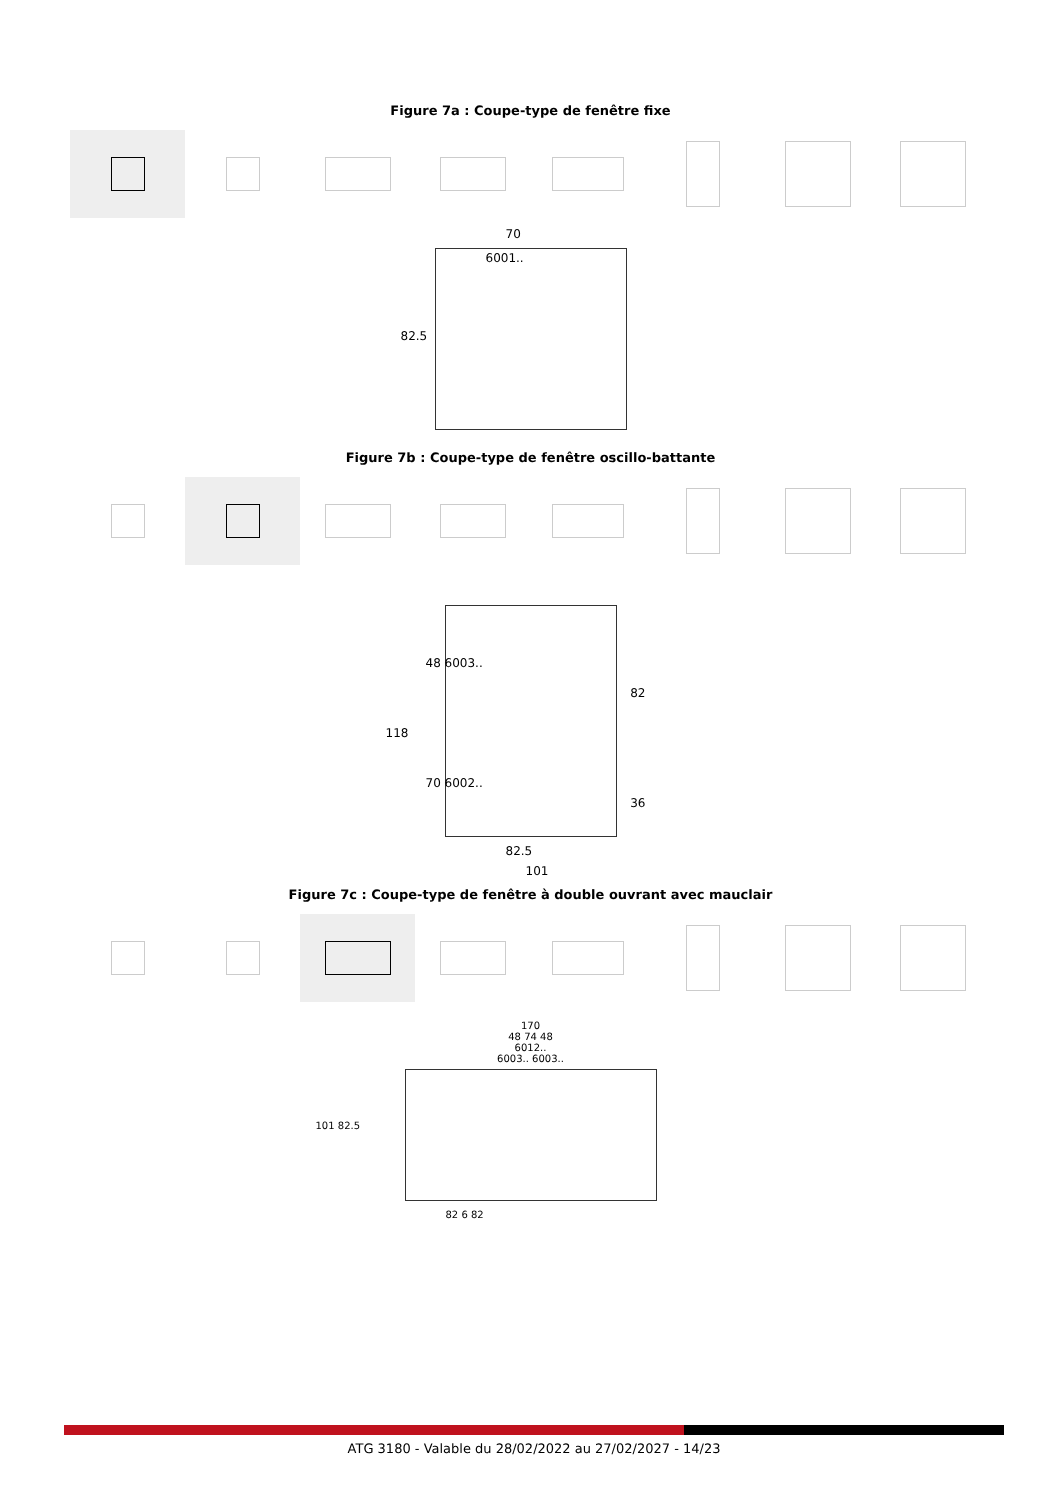Figure 7a : Coupe-type de fenêtre fixe
70
6001..
82.5
Figure 7b : Coupe-type de fenêtre oscillo-battante
48 6003..
118
70 6002..
82
36
82.5
101
Figure 7c : Coupe-type de fenêtre à double ouvrant avec mauclair
170
48 74 48
6012..
6003.. 6003..
101 82.5
82 6 82
ATG 3180 - Valable du 28/02/2022 au 27/02/2027 - 14/23